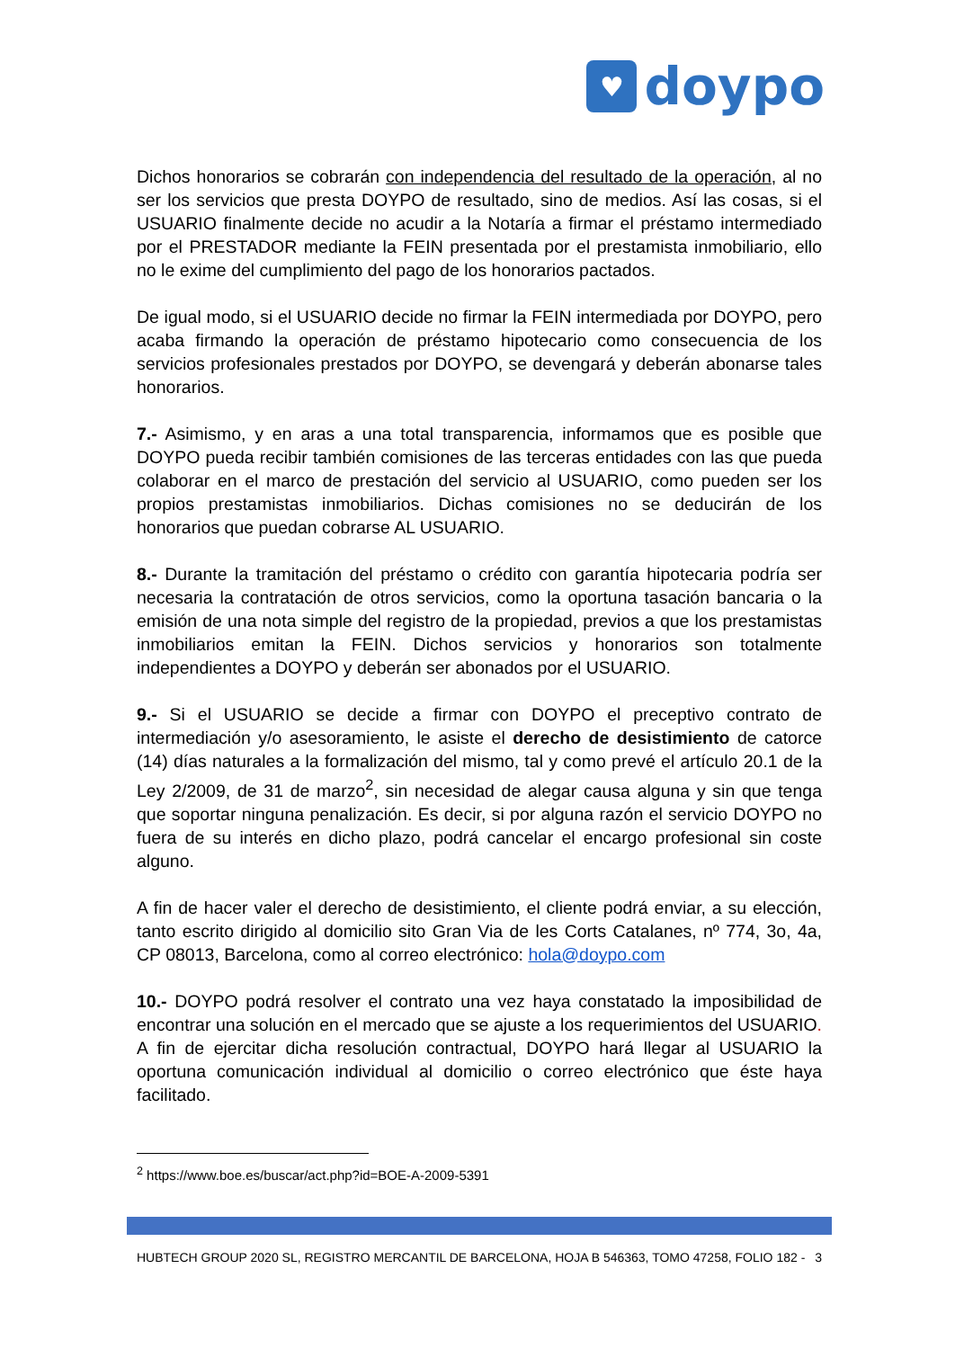♥
doypo
Dichos honorarios se cobrarán con independencia del resultado de la operación, al no ser los servicios que presta DOYPO de resultado, sino de medios. Así las cosas, si el USUARIO finalmente decide no acudir a la Notaría a firmar el préstamo intermediado por el PRESTADOR mediante la FEIN presentada por el prestamista inmobiliario, ello no le exime del cumplimiento del pago de los honorarios pactados.
De igual modo, si el USUARIO decide no firmar la FEIN intermediada por DOYPO, pero acaba firmando la operación de préstamo hipotecario como consecuencia de los servicios profesionales prestados por DOYPO, se devengará y deberán abonarse tales honorarios.
7.- Asimismo, y en aras a una total transparencia, informamos que es posible que DOYPO pueda recibir también comisiones de las terceras entidades con las que pueda colaborar en el marco de prestación del servicio al USUARIO, como pueden ser los propios prestamistas inmobiliarios. Dichas comisiones no se deducirán de los honorarios que puedan cobrarse AL USUARIO.
8.- Durante la tramitación del préstamo o crédito con garantía hipotecaria podría ser necesaria la contratación de otros servicios, como la oportuna tasación bancaria o la emisión de una nota simple del registro de la propiedad, previos a que los prestamistas inmobiliarios emitan la FEIN. Dichos servicios y honorarios son totalmente independientes a DOYPO y deberán ser abonados por el USUARIO.
9.- Si el USUARIO se decide a firmar con DOYPO el preceptivo contrato de intermediación y/o asesoramiento, le asiste el derecho de desistimiento de catorce (14) días naturales a la formalización del mismo, tal y como prevé el artículo 20.1 de la Ley 2/2009, de 31 de marzo<sup>2</sup>, sin necesidad de alegar causa alguna y sin que tenga que soportar ninguna penalización. Es decir, si por alguna razón el servicio DOYPO no fuera de su interés en dicho plazo, podrá cancelar el encargo profesional sin coste alguno.
A fin de hacer valer el derecho de desistimiento, el cliente podrá enviar, a su elección, tanto escrito dirigido al domicilio sito Gran Via de les Corts Catalanes, nº 774, 3o, 4a, CP 08013, Barcelona, como al correo electrónico: hola@doypo.com
10.- DOYPO podrá resolver el contrato una vez haya constatado la imposibilidad de encontrar una solución en el mercado que se ajuste a los requerimientos del USUARIO. A fin de ejercitar dicha resolución contractual, DOYPO hará llegar al USUARIO la oportuna comunicación individual al domicilio o correo electrónico que éste haya facilitado.
<sup>2</sup> https://www.boe.es/buscar/act.php?id=BOE-A-2009-5391
HUBTECH GROUP 2020 SL, REGISTRO MERCANTIL DE BARCELONA, HOJA B 546363, TOMO 47258, FOLIO 182 - 3